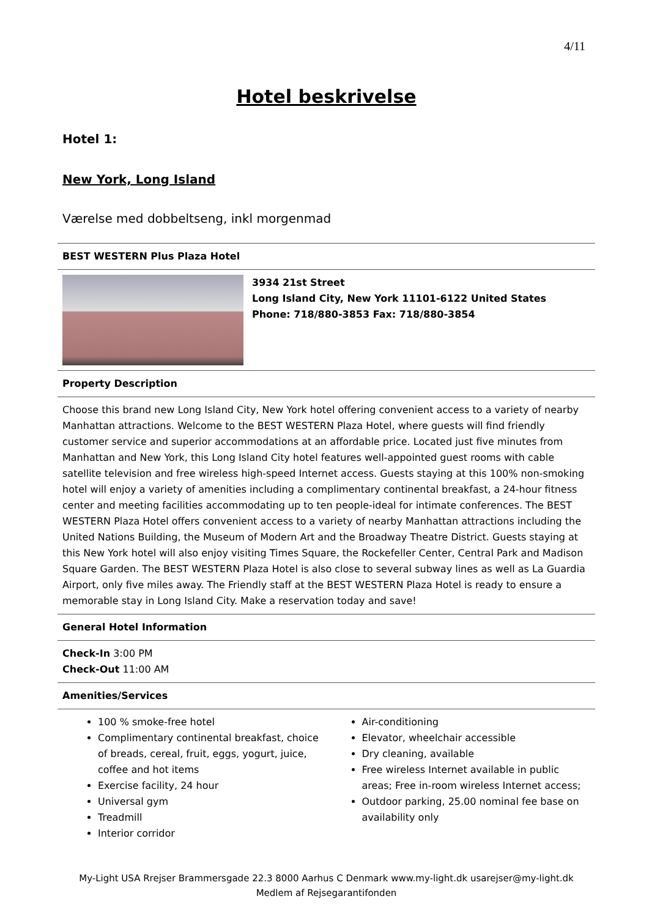4/11
Hotel beskrivelse
Hotel 1:
New York, Long Island
Værelse med dobbeltseng, inkl morgenmad
BEST WESTERN Plus Plaza Hotel
3934 21st Street
Long Island City, New York 11101-6122 United States
Phone: 718/880-3853 Fax: 718/880-3854
Property Description
Choose this brand new Long Island City, New York hotel offering convenient access to a variety of nearby Manhattan attractions. Welcome to the BEST WESTERN Plaza Hotel, where guests will find friendly customer service and superior accommodations at an affordable price. Located just five minutes from Manhattan and New York, this Long Island City hotel features well-appointed guest rooms with cable satellite television and free wireless high-speed Internet access. Guests staying at this 100% non-smoking hotel will enjoy a variety of amenities including a complimentary continental breakfast, a 24-hour fitness center and meeting facilities accommodating up to ten people-ideal for intimate conferences. The BEST WESTERN Plaza Hotel offers convenient access to a variety of nearby Manhattan attractions including the United Nations Building, the Museum of Modern Art and the Broadway Theatre District. Guests staying at this New York hotel will also enjoy visiting Times Square, the Rockefeller Center, Central Park and Madison Square Garden. The BEST WESTERN Plaza Hotel is also close to several subway lines as well as La Guardia Airport, only five miles away. The Friendly staff at the BEST WESTERN Plaza Hotel is ready to ensure a memorable stay in Long Island City. Make a reservation today and save!
General Hotel Information
Check-In 3:00 PM
Check-Out 11:00 AM
Amenities/Services
100 % smoke-free hotel
Complimentary continental breakfast, choice of breads, cereal, fruit, eggs, yogurt, juice, coffee and hot items
Exercise facility, 24 hour
Universal gym
Treadmill
Interior corridor
Air-conditioning
Elevator, wheelchair accessible
Dry cleaning, available
Free wireless Internet available in public areas; Free in-room wireless Internet access;
Outdoor parking, 25.00 nominal fee base on availability only
My-Light USA Rrejser Brammersgade 22.3 8000 Aarhus C Denmark www.my-light.dk usarejser@my-light.dk
Medlem af Rejsegarantifonden